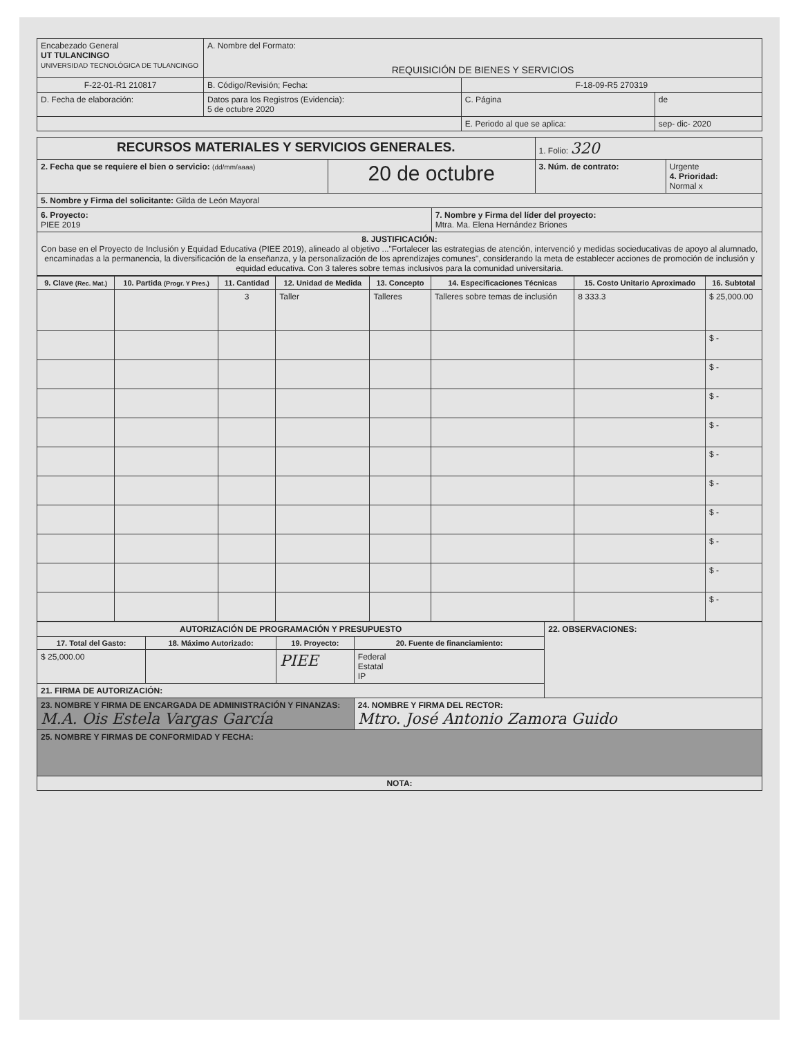| Encabezado General UT TULANCINGO UNIVERSIDAD TECNOLÓGICA DE TULANCINGO | A. Nombre del Formato: REQUISICIÓN DE BIENES Y SERVICIOS | | |
| F-22-01-R1 210817 | B. Código/Revisión; Fecha: | F-18-09-R5 270319 | |
| D. Fecha de elaboración: | Datos para los Registros (Evidencia): 5 de octubre 2020 | C. Página | de |
| | | E. Periodo al que se aplica: | sep- dic- 2020 |
| RECURSOS MATERIALES Y SERVICIOS GENERALES. | | | 1. Folio: 320 | |
| 2. Fecha que se requiere el bien o servicio: (dd/mm/aaaa) | 20 de octubre | | 3. Núm. de contrato: | Urgente 4. Prioridad: Normal x |
| 5. Nombre y Firma del solicitante: Gilda de León Mayoral | | | | |
| 6. Proyecto: PIEE 2019 | | 7. Nombre y Firma del líder del proyecto: Mtra. Ma. Elena Hernández Briones | | |
| 8. JUSTIFICACIÓN: Con base en el Proyecto de Inclusión y Equidad Educativa (PIEE 2019), alineado al objetivo ..."Fortalecer las estrategias de atención, intervenció y medidas socieducativas de apoyo al alumnado, encaminadas a la permanencia, la diversificación de la enseñanza, y la personalización de los aprendizajes comunes", considerando la meta de establecer acciones de promoción de inclusión y equidad educativa. Con 3 taleres sobre temas inclusivos para la comunidad universitaria. | | | | |
| 9. Clave (Rec. Mat.) | 10. Partida (Progr. Y Pres.) | 11. Cantidad | 12. Unidad de Medida | 13. Concepto | 14. Especificaciones Técnicas | 15. Costo Unitario Aproximado | 16. Subtotal |
| --- | --- | --- | --- | --- | --- | --- | --- |
| | | 3 | Taller | Talleres | Talleres sobre temas de inclusión | 8 333.3 | $ 25,000.00 |
| | | | | | | | $ - |
| | | | | | | | $ - |
| | | | | | | | $ - |
| | | | | | | | $ - |
| | | | | | | | $ - |
| | | | | | | | $ - |
| | | | | | | | $ - |
| | | | | | | | $ - |
| | | | | | | | $ - |
| | | | | | | | $ - |
| AUTORIZACIÓN DE PROGRAMACIÓN Y PRESUPUESTO | | | | 22. OBSERVACIONES: |
| 17. Total del Gasto: | 18. Máximo Autorizado: | 19. Proyecto: | 20. Fuente de financiamiento: | |
| $ 25,000.00 | | PIEE | Federal Estatal IP | |
| 21. FIRMA DE AUTORIZACIÓN: | | | | |
| 23. NOMBRE Y FIRMA DE ENCARGADA DE ADMINISTRACIÓN Y FINANZAS: M.A. Ois Estela Vargas García | | | 24. NOMBRE Y FIRMA DEL RECTOR: Mtro. José Antonio Zamora Guido | |
| 25. NOMBRE Y FIRMAS DE CONFORMIDAD Y FECHA: | | | | |
| NOTA: | | | | |